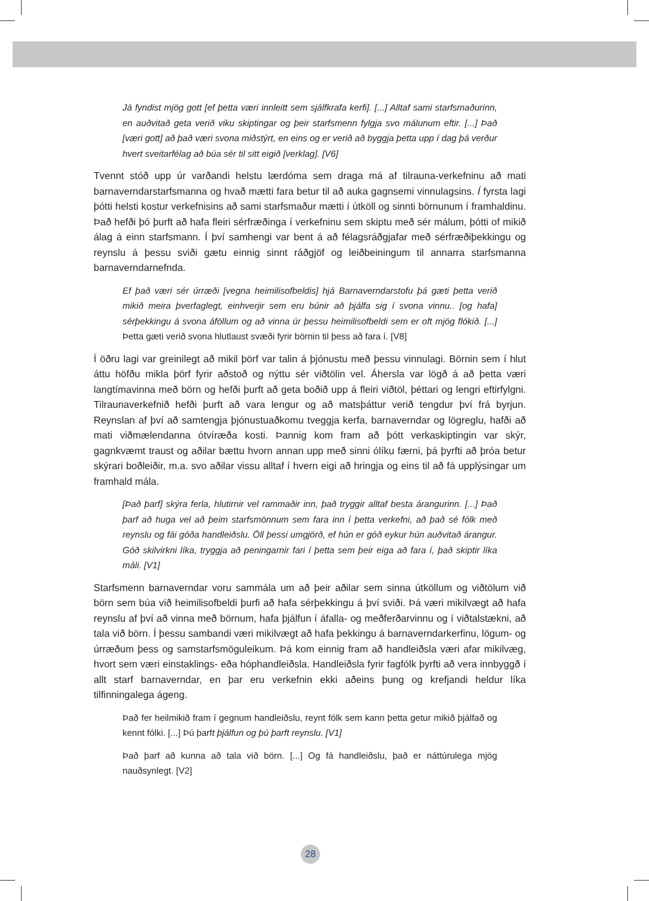Já fyndist mjög gott [ef þetta væri innleitt sem sjálfkrafa kerfi]. [...] Alltaf sami starfsmaðurinn, en auðvitað geta verið viku skiptingar og þeir starfsmenn fylgja svo málunum eftir. [...] Það [væri gott] að það væri svona miðstýrt, en eins og er verið að byggja þetta upp í dag þá verður hvert sveitarfélag að búa sér til sitt eigið [verklag]. [V6]
Tvennt stóð upp úr varðandi helstu lærdóma sem draga má af tilrauna-verkefninu að mati barnaverndarstarfsmanna og hvað mætti fara betur til að auka gagnsemi vinnulagsins. Í fyrsta lagi þótti helsti kostur verkefnisins að sami starfsmaður mætti í útköll og sinnti börnunum í framhaldinu. Það hefði þó þurft að hafa fleiri sérfræðinga í verkefninu sem skiptu með sér málum, þótti of mikið álag á einn starfsmann. Í því samhengi var bent á að félagsráðgjafar með sérfræðiþekkingu og reynslu á þessu sviði gætu einnig sinnt ráðgjöf og leiðbeiningum til annarra starfsmanna barnaverndarnefnda.
Ef það væri sér úrræði [vegna heimilisofbeldis] hjá Barnaverndarstofu þá gæti þetta verið mikið meira þverfaglegt, einhverjir sem eru búnir að þjálfa sig í svona vinnu.. [og hafa] sérþekkingu á svona áföllum og að vinna úr þessu heimilisofbeldi sem er oft mjög flókið. [...] Þetta gæti verið svona hlutlaust svæði fyrir börnin til þess að fara í. [V8]
Í öðru lagi var greinilegt að mikil þörf var talin á þjónustu með þessu vinnulagi. Börnin sem í hlut áttu höfðu mikla þörf fyrir aðstoð og nýttu sér viðtölin vel. Áhersla var lögð á að þetta væri langtímavinna með börn og hefði þurft að geta boðið upp á fleiri viðtöl, þéttari og lengri eftirfylgni. Tilraunaverkefnið hefði þurft að vara lengur og að matsþáttur verið tengdur því frá byrjun. Reynslan af því að samtengja þjónustuaðkomu tveggja kerfa, barnaverndar og lögreglu, hafði að mati viðmælendanna ótvíræða kosti. Þannig kom fram að þótt verkaskiptingin var skýr, gagnkvæmt traust og aðilar bættu hvorn annan upp með sinni ólíku færni, þá þyrfti að þróa betur skýrari boðleiðir, m.a. svo aðilar vissu alltaf í hvern eigi að hringja og eins til að fá upplýsingar um framhald mála.
[Það þarf] skýra ferla, hlutirnir vel rammaðir inn, það tryggir alltaf besta árangurinn. [...] Það þarf að huga vel að þeim starfsmönnum sem fara inn í þetta verkefni, að það sé fólk með reynslu og fái góða handleiðslu. Öll þessi umgjörð, ef hún er góð eykur hún auðvitað árangur. Góð skilvirkni líka, tryggja að peningarnir fari í þetta sem þeir eiga að fara í, það skiptir líka máli. [V1]
Starfsmenn barnaverndar voru sammála um að þeir aðilar sem sinna útköllum og viðtölum við börn sem búa við heimilisofbeldi þurfi að hafa sérþekkingu á því sviði. Þá væri mikilvægt að hafa reynslu af því að vinna með börnum, hafa þjálfun í áfalla- og meðferðarvinnu og í viðtalstækni, að tala við börn. Í þessu sambandi væri mikilvægt að hafa þekkingu á barnaverndarkerfinu, lögum- og úrræðum þess og samstarfsmöguleikum. Þá kom einnig fram að handleiðsla væri afar mikilvæg, hvort sem væri einstaklings- eða hóphandleiðsla. Handleiðsla fyrir fagfólk þyrfti að vera innbyggð í allt starf barnaverndar, en þar eru verkefnin ekki aðeins þung og krefjandi heldur líka tilfinningalega ágeng.
Það fer heilmikið fram í gegnum handleiðslu, reynt fólk sem kann þetta getur mikið þjálfað og kennt fólki. [...] Þú þarft þjálfun og þú þarft reynslu. [V1]
Það þarf að kunna að tala við börn. [...] Og fá handleiðslu, það er náttúrulega mjög nauðsynlegt. [V2]
28